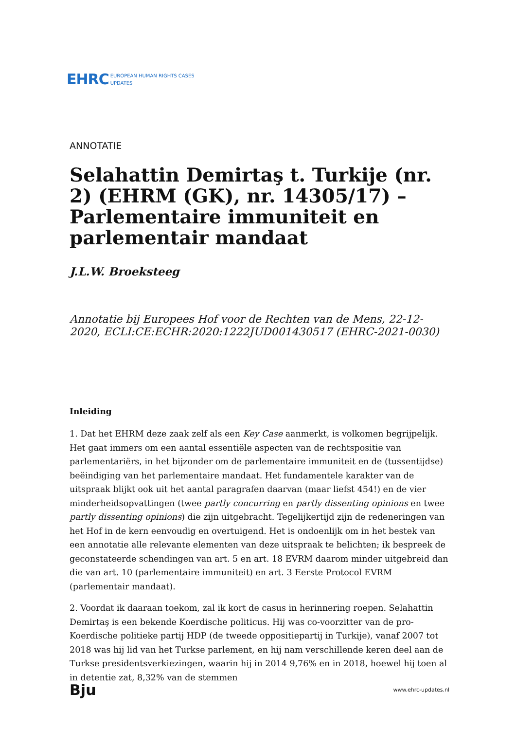EHRC EUROPEAN HUMAN RIGHTS CASES
UPDATES
ANNOTATIE
Selahattin Demirtaş t. Turkije (nr. 2) (EHRM (GK), nr. 14305/17) – Parlementaire immuniteit en parlementair mandaat
J.L.W. Broeksteeg
Annotatie bij Europees Hof voor de Rechten van de Mens, 22-12-2020, ECLI:CE:ECHR:2020:1222JUD001430517 (EHRC-2021-0030)
Inleiding
1. Dat het EHRM deze zaak zelf als een Key Case aanmerkt, is volkomen begrijpelijk. Het gaat immers om een aantal essentiële aspecten van de rechtspositie van parlementariërs, in het bijzonder om de parlementaire immuniteit en de (tussentijdse) beëindiging van het parlementaire mandaat. Het fundamentele karakter van de uitspraak blijkt ook uit het aantal paragrafen daarvan (maar liefst 454!) en de vier minderheidsopvattingen (twee partly concurring en partly dissenting opinions en twee partly dissenting opinions) die zijn uitgebracht. Tegelijkertijd zijn de redeneringen van het Hof in de kern eenvoudig en overtuigend. Het is ondoenlijk om in het bestek van een annotatie alle relevante elementen van deze uitspraak te belichten; ik bespreek de geconstateerde schendingen van art. 5 en art. 18 EVRM daarom minder uitgebreid dan die van art. 10 (parlementaire immuniteit) en art. 3 Eerste Protocol EVRM (parlementair mandaat).
2. Voordat ik daaraan toekom, zal ik kort de casus in herinnering roepen. Selahattin Demirtaş is een bekende Koerdische politicus. Hij was co-voorzitter van de pro-Koerdische politieke partij HDP (de tweede oppositiepartij in Turkije), vanaf 2007 tot 2018 was hij lid van het Turkse parlement, en hij nam verschillende keren deel aan de Turkse presidentsverkiezingen, waarin hij in 2014 9,76% en in 2018, hoewel hij toen al in detentie zat, 8,32% van de stemmen
Bju www.ehrc-updates.nl